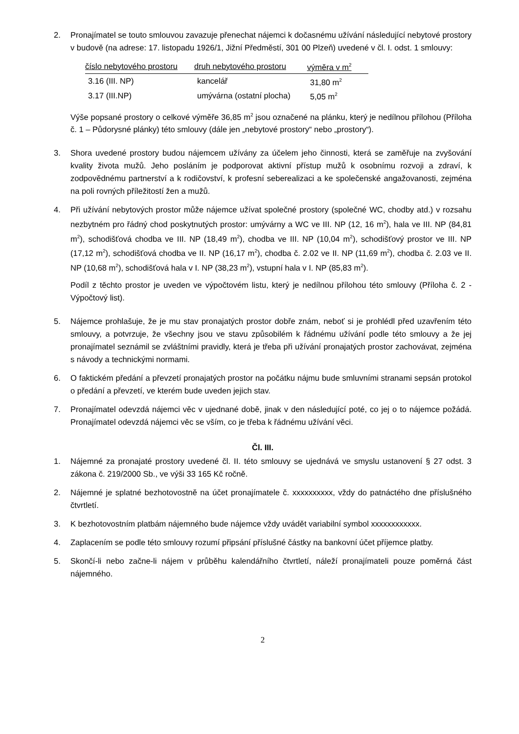2. Pronajímatel se touto smlouvou zavazuje přenechat nájemci k dočasnému užívání následující nebytové prostory v budově (na adrese: 17. listopadu 1926/1, Jižní Předměstí, 301 00 Plzeň) uvedené v čl. I. odst. 1 smlouvy:
| číslo nebytového prostoru | druh nebytového prostoru | výměra v m<sup>2</sup> |
| --- | --- | --- |
| 3.16 (III. NP) | kancelář | 31,80 m<sup>2</sup> |
| 3.17 (III.NP) | umývárna (ostatní plocha) | 5,05 m<sup>2</sup> |
Výše popsané prostory o celkové výměře 36,85 m<sup>2</sup> jsou označené na plánku, který je nedílnou přílohou (Příloha č. 1 – Půdorysné plánky) této smlouvy (dále jen „nebytové prostory“ nebo „prostory“).
3. Shora uvedené prostory budou nájemcem užívány za účelem jeho činnosti, která se zaměřuje na zvyšování kvality života mužů. Jeho posláním je podporovat aktivní přístup mužů k osobnímu rozvoji a zdraví, k zodpovědnému partnerství a k rodičovství, k profesní seberealizaci a ke společenské angažovanosti, zejména na poli rovných příležitostí žen a mužů.
4. Při užívání nebytových prostor může nájemce užívat společné prostory (společné WC, chodby atd.) v rozsahu nezbytném pro řádný chod poskytnutých prostor: umývárny a WC ve III. NP (12, 16 m<sup>2</sup>), hala ve III. NP (84,81 m<sup>2</sup>), schodišťová chodba ve III. NP (18,49 m<sup>2</sup>), chodba ve III. NP (10,04 m<sup>2</sup>), schodišťový prostor ve III. NP (17,12 m<sup>2</sup>), schodišťová chodba ve II. NP (16,17 m<sup>2</sup>), chodba č. 2.02 ve II. NP (11,69 m<sup>2</sup>), chodba č. 2.03 ve II. NP (10,68 m<sup>2</sup>), schodišťová hala v I. NP (38,23 m<sup>2</sup>), vstupní hala v I. NP (85,83 m<sup>2</sup>).
Podíl z těchto prostor je uveden ve výpočtovém listu, který je nedílnou přílohou této smlouvy (Příloha č. 2 - Výpočtový list).
5. Nájemce prohlašuje, že je mu stav pronajatých prostor dobře znám, neboť si je prohlédl před uzavřením této smlouvy, a potvrzuje, že všechny jsou ve stavu způsobilém k řádnému užívání podle této smlouvy a že jej pronajímatel seznámil se zvláštními pravidly, která je třeba při užívání pronajatých prostor zachovávat, zejména s návody a technickými normami.
6. O faktickém předání a převzetí pronajatých prostor na počátku nájmu bude smluvními stranami sepsán protokol o předání a převzetí, ve kterém bude uveden jejich stav.
7. Pronajímatel odevzdá nájemci věc v ujednané době, jinak v den následující poté, co jej o to nájemce požádá. Pronajímatel odevzdá nájemci věc se vším, co je třeba k řádnému užívání věci.
Čl. III.
1. Nájemné za pronajaté prostory uvedené čl. II. této smlouvy se ujednává ve smyslu ustanovení § 27 odst. 3 zákona č. 219/2000 Sb., ve výši 33 165 Kč ročně.
2. Nájemné je splatné bezhotovostně na účet pronajímatele č. xxxxxxxxxx, vždy do patnáctého dne příslušného čtvrtletí.
3. K bezhotovostním platbám nájemného bude nájemce vždy uvádět variabilní symbol xxxxxxxxxxxx.
4. Zaplacením se podle této smlouvy rozumí připsání příslušné částky na bankovní účet příjemce platby.
5. Skončí-li nebo začne-li nájem v průběhu kalendářního čtvrtletí, náleží pronajímateli pouze poměrná část nájemného.
2